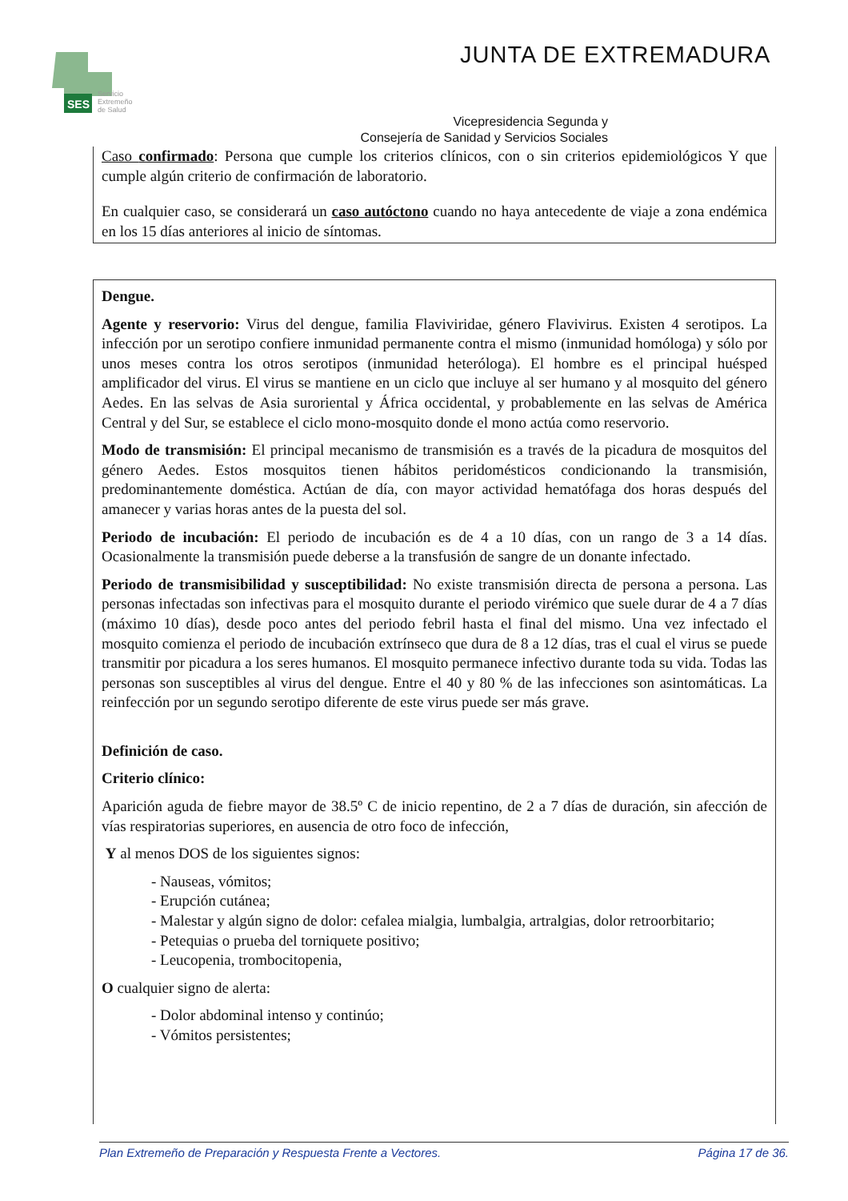SES
Servicio
Extremeño
de Salud
JUNTA DE EXTREMADURA
Vicepresidencia Segunda y
Consejería de Sanidad y Servicios Sociales
Caso confirmado: Persona que cumple los criterios clínicos, con o sin criterios epidemiológicos Y que cumple algún criterio de confirmación de laboratorio.
En cualquier caso, se considerará un caso autóctono cuando no haya antecedente de viaje a zona endémica en los 15 días anteriores al inicio de síntomas.
Dengue.
Agente y reservorio: Virus del dengue, familia Flaviviridae, género Flavivirus. Existen 4 serotipos. La infección por un serotipo confiere inmunidad permanente contra el mismo (inmunidad homóloga) y sólo por unos meses contra los otros serotipos (inmunidad heteróloga). El hombre es el principal huésped amplificador del virus. El virus se mantiene en un ciclo que incluye al ser humano y al mosquito del género Aedes. En las selvas de Asia suroriental y África occidental, y probablemente en las selvas de América Central y del Sur, se establece el ciclo mono-mosquito donde el mono actúa como reservorio.
Modo de transmisión: El principal mecanismo de transmisión es a través de la picadura de mosquitos del género Aedes. Estos mosquitos tienen hábitos peridomésticos condicionando la transmisión, predominantemente doméstica. Actúan de día, con mayor actividad hematófaga dos horas después del amanecer y varias horas antes de la puesta del sol.
Periodo de incubación: El periodo de incubación es de 4 a 10 días, con un rango de 3 a 14 días. Ocasionalmente la transmisión puede deberse a la transfusión de sangre de un donante infectado.
Periodo de transmisibilidad y susceptibilidad: No existe transmisión directa de persona a persona. Las personas infectadas son infectivas para el mosquito durante el periodo virémico que suele durar de 4 a 7 días (máximo 10 días), desde poco antes del periodo febril hasta el final del mismo. Una vez infectado el mosquito comienza el periodo de incubación extrínseco que dura de 8 a 12 días, tras el cual el virus se puede transmitir por picadura a los seres humanos. El mosquito permanece infectivo durante toda su vida. Todas las personas son susceptibles al virus del dengue. Entre el 40 y 80 % de las infecciones son asintomáticas. La reinfección por un segundo serotipo diferente de este virus puede ser más grave.
Definición de caso.
Criterio clínico:
Aparición aguda de fiebre mayor de 38.5º C de inicio repentino, de 2 a 7 días de duración, sin afección de vías respiratorias superiores, en ausencia de otro foco de infección,
Y al menos DOS de los siguientes signos:
- Nauseas, vómitos;
- Erupción cutánea;
- Malestar y algún signo de dolor: cefalea mialgia, lumbalgia, artralgias, dolor retroorbitario;
- Petequias o prueba del torniquete positivo;
- Leucopenia, trombocitopenia,
O cualquier signo de alerta:
- Dolor abdominal intenso y continúo;
- Vómitos persistentes;
Plan Extremeño de Preparación y Respuesta Frente a Vectores. Página 17 de 36.